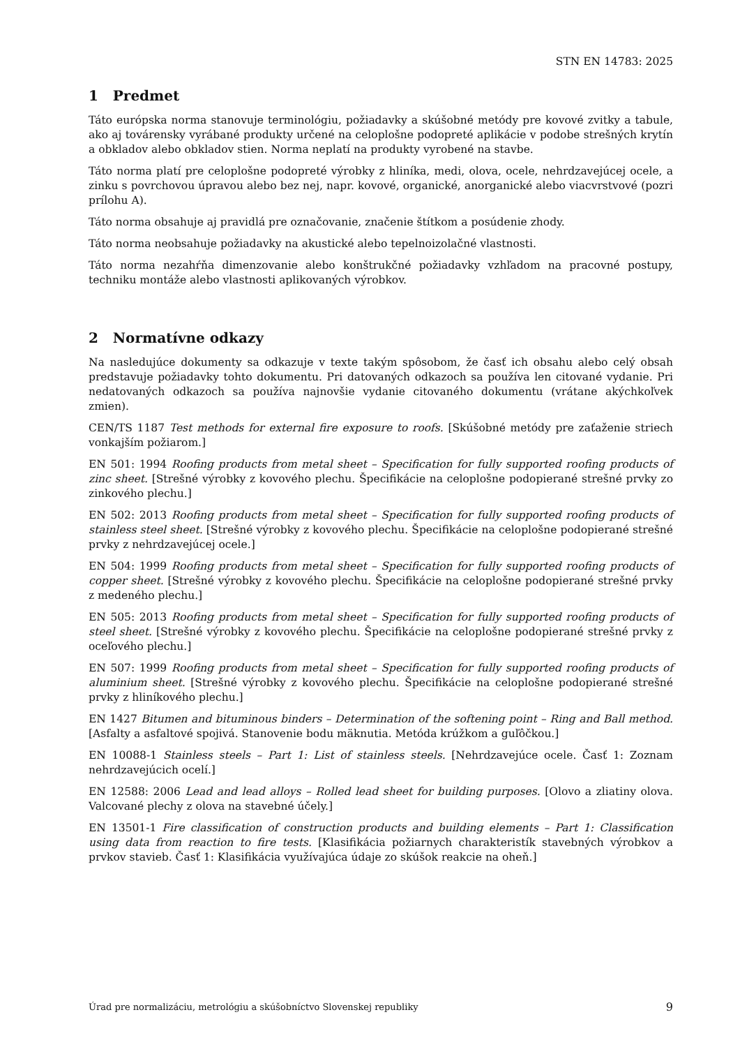STN EN 14783: 2025
1 Predmet
Táto európska norma stanovuje terminológiu, požiadavky a skúšobné metódy pre kovové zvitky a tabule, ako aj továrensky vyrábané produkty určené na celoplošne podopreté aplikácie v podobe strešných krytín a obkladov alebo obkladov stien. Norma neplatí na produkty vyrobené na stavbe.
Táto norma platí pre celoplošne podopreté výrobky z hliníka, medi, olova, ocele, nehrdzavejúcej ocele, a zinku s povrchovou úpravou alebo bez nej, napr. kovové, organické, anorganické alebo viacvrstvové (pozri prílohu A).
Táto norma obsahuje aj pravidlá pre označovanie, značenie štítkom a posúdenie zhody.
Táto norma neobsahuje požiadavky na akustické alebo tepelnoizolačné vlastnosti.
Táto norma nezahŕňa dimenzovanie alebo konštrukčné požiadavky vzhľadom na pracovné postupy, techniku montáže alebo vlastnosti aplikovaných výrobkov.
2 Normatívne odkazy
Na nasledujúce dokumenty sa odkazuje v texte takým spôsobom, že časť ich obsahu alebo celý obsah predstavuje požiadavky tohto dokumentu. Pri datovaných odkazoch sa používa len citované vydanie. Pri nedatovaných odkazoch sa používa najnovšie vydanie citovaného dokumentu (vrátane akýchkoľvek zmien).
CEN/TS 1187 Test methods for external fire exposure to roofs. [Skúšobné metódy pre zaťaženie striech vonkajším požiarom.]
EN 501: 1994 Roofing products from metal sheet – Specification for fully supported roofing products of zinc sheet. [Strešné výrobky z kovového plechu. Špecifikácie na celoplošne podopierané strešné prvky zo zinkového plechu.]
EN 502: 2013 Roofing products from metal sheet – Specification for fully supported roofing products of stainless steel sheet. [Strešné výrobky z kovového plechu. Špecifikácie na celoplošne podopierané strešné prvky z nehrdzavejúcej ocele.]
EN 504: 1999 Roofing products from metal sheet – Specification for fully supported roofing products of copper sheet. [Strešné výrobky z kovového plechu. Špecifikácie na celoplošne podopierané strešné prvky z medeného plechu.]
EN 505: 2013 Roofing products from metal sheet – Specification for fully supported roofing products of steel sheet. [Strešné výrobky z kovového plechu. Špecifikácie na celoplošne podopierané strešné prvky z oceľového plechu.]
EN 507: 1999 Roofing products from metal sheet – Specification for fully supported roofing products of aluminium sheet. [Strešné výrobky z kovového plechu. Špecifikácie na celoplošne podopierané strešné prvky z hliníkového plechu.]
EN 1427 Bitumen and bituminous binders – Determination of the softening point – Ring and Ball method. [Asfalty a asfaltové spojivá. Stanovenie bodu mäknutia. Metóda krúžkom a guľôčkou.]
EN 10088-1 Stainless steels – Part 1: List of stainless steels. [Nehrdzavejúce ocele. Časť 1: Zoznam nehrdzavejúcich ocelí.]
EN 12588: 2006 Lead and lead alloys – Rolled lead sheet for building purposes. [Olovo a zliatiny olova. Valcované plechy z olova na stavebné účely.]
EN 13501-1 Fire classification of construction products and building elements – Part 1: Classification using data from reaction to fire tests. [Klasifikácia požiarnych charakteristík stavebných výrobkov a prvkov stavieb. Časť 1: Klasifikácia využívajúca údaje zo skúšok reakcie na oheň.]
Úrad pre normalizáciu, metrológiu a skúšobníctvo Slovenskej republiky 9